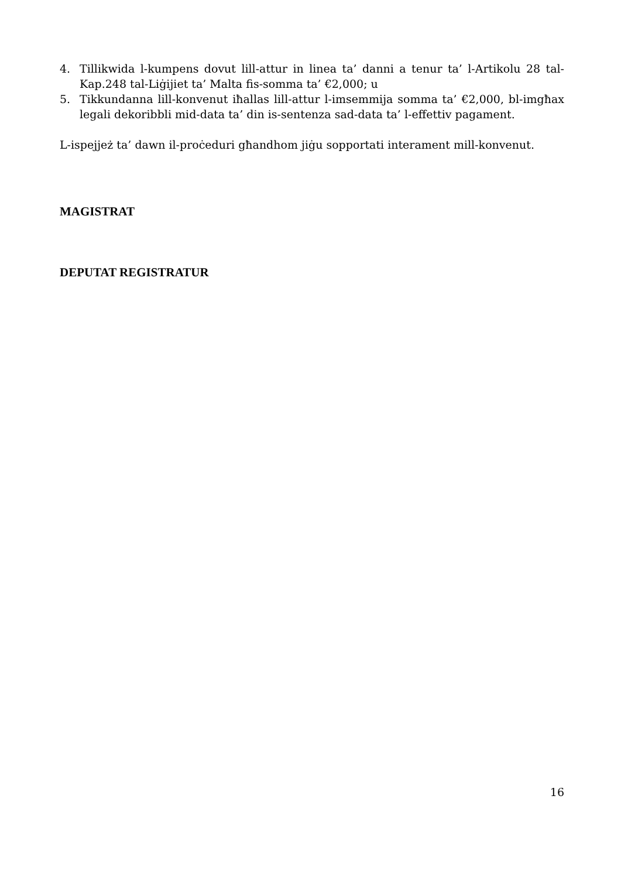4. Tillikwida l-kumpens dovut lill-attur in linea ta’ danni a tenur ta’ l-Artikolu 28 tal-Kap.248 tal-Liġijiet ta’ Malta fis-somma ta’ €2,000; u
5. Tikkundanna lill-konvenut iħallas lill-attur l-imsemmija somma ta’ €2,000, bl-imgħax legali dekoribbli mid-data ta’ din is-sentenza sad-data ta’ l-effettiv pagament.
L-ispejjeż ta’ dawn il-proċeduri għandhom jiġu sopportati interament mill-konvenut.
MAGISTRAT
DEPUTAT REGISTRATUR
16